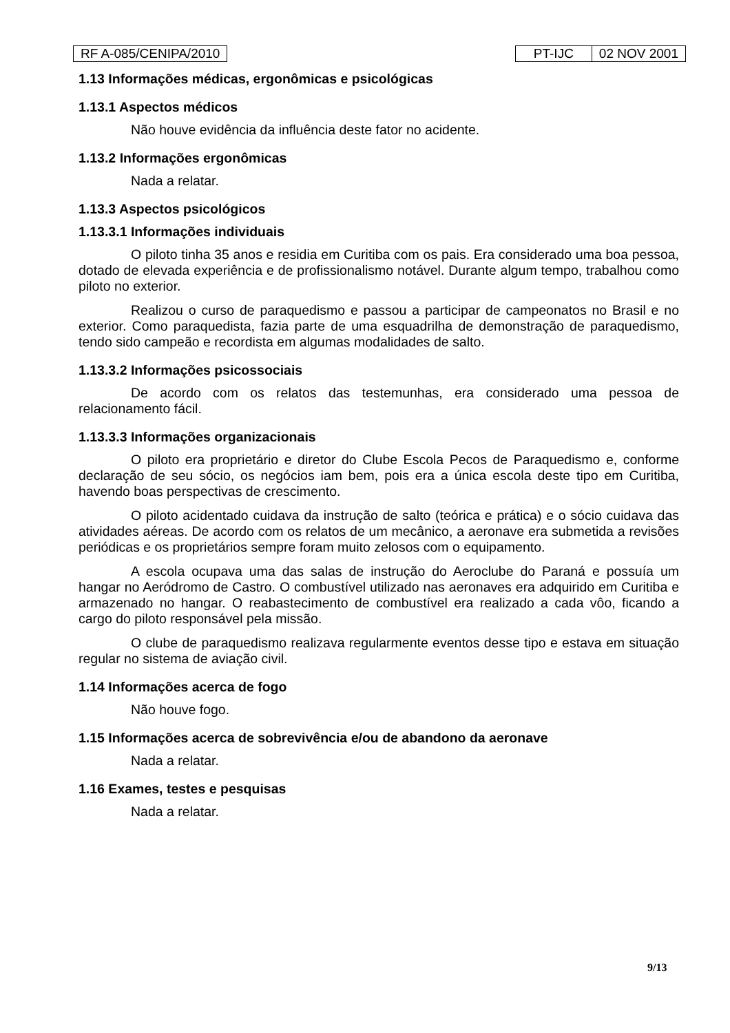RF A-085/CENIPA/2010 PT-IJC 02 NOV 2001
1.13 Informações médicas, ergonômicas e psicológicas
1.13.1 Aspectos médicos
Não houve evidência da influência deste fator no acidente.
1.13.2 Informações ergonômicas
Nada a relatar.
1.13.3 Aspectos psicológicos
1.13.3.1 Informações individuais
O piloto tinha 35 anos e residia em Curitiba com os pais. Era considerado uma boa pessoa, dotado de elevada experiência e de profissionalismo notável. Durante algum tempo, trabalhou como piloto no exterior.
Realizou o curso de paraquedismo e passou a participar de campeonatos no Brasil e no exterior. Como paraquedista, fazia parte de uma esquadrilha de demonstração de paraquedismo, tendo sido campeão e recordista em algumas modalidades de salto.
1.13.3.2 Informações psicossociais
De acordo com os relatos das testemunhas, era considerado uma pessoa de relacionamento fácil.
1.13.3.3 Informações organizacionais
O piloto era proprietário e diretor do Clube Escola Pecos de Paraquedismo e, conforme declaração de seu sócio, os negócios iam bem, pois era a única escola deste tipo em Curitiba, havendo boas perspectivas de crescimento.
O piloto acidentado cuidava da instrução de salto (teórica e prática) e o sócio cuidava das atividades aéreas. De acordo com os relatos de um mecânico, a aeronave era submetida a revisões periódicas e os proprietários sempre foram muito zelosos com o equipamento.
A escola ocupava uma das salas de instrução do Aeroclube do Paraná e possuía um hangar no Aeródromo de Castro. O combustível utilizado nas aeronaves era adquirido em Curitiba e armazenado no hangar. O reabastecimento de combustível era realizado a cada vôo, ficando a cargo do piloto responsável pela missão.
O clube de paraquedismo realizava regularmente eventos desse tipo e estava em situação regular no sistema de aviação civil.
1.14 Informações acerca de fogo
Não houve fogo.
1.15 Informações acerca de sobrevivência e/ou de abandono da aeronave
Nada a relatar.
1.16 Exames, testes e pesquisas
Nada a relatar.
9/13